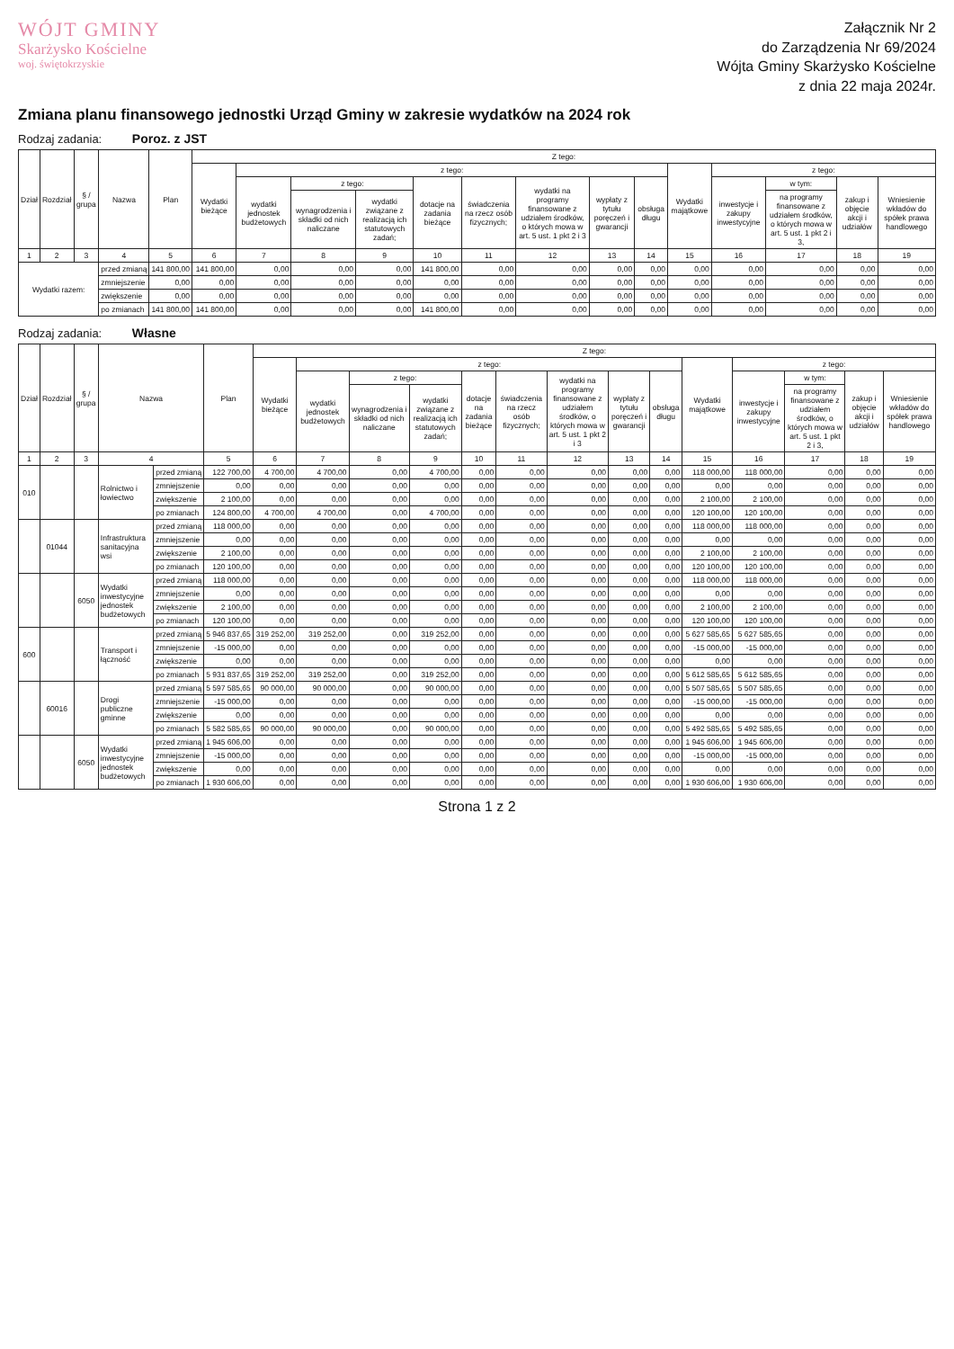WÓJT GMINY
Skarżysko Kościelne
woj. świętokrzyskie
Załącznik Nr 2
do Zarządzenia Nr 69/2024
Wójta Gminy Skarżysko Kościelne
z dnia 22 maja 2024r.
Zmiana planu finansowego jednostki Urząd Gminy w zakresie wydatków na 2024 rok
Rodzaj zadania: Poroz. z JST
| Dział | Rozdział | § / grupa | Nazwa | | Plan | Z tego: | | | | | | | | | | | | | |
| --- | --- | --- | --- | --- | --- | --- | --- | --- | --- | --- | --- | --- | --- | --- | --- | --- | --- | --- | --- |
| | | | | | | Wydatki bieżące | z tego: | | | | | | | | Wydatki majątkowe | z tego: | | | |
| | | | | | | | wydatki jednostek budżetowych | z tego: | | dotacje na zadania bieżące | świadczenia na rzecz osób fizycznych; | wydatki na programy finansowane z udziałem środków, o których mowa w art. 5 ust. 1 pkt 2 i 3 | wypłaty z tytułu poręczeń i gwarancji | obsługa długu | | inwestycje i zakupy inwestycyjne | w tym: | zakup i objęcie akcji i udziałów | Wniesienie wkładów do spółek prawa handlowego |
| | | | | | | | | wynagrodzenia i składki od nich naliczane | wydatki związane z realizacją ich statutowych zadań; | | | | | | | | na programy finansowane z udziałem środków, o których mowa w art. 5 ust. 1 pkt 2 i 3, | | |
| 1 | 2 | 3 | 4 | | 5 | 6 | 7 | 8 | 9 | 10 | 11 | 12 | 13 | 14 | 15 | 16 | 17 | 18 | 19 |
| Wydatki razem: | | | | przed zmianą | 141 800,00 | 141 800,00 | 0,00 | 0,00 | 0,00 | 141 800,00 | 0,00 | 0,00 | 0,00 | 0,00 | 0,00 | 0,00 | 0,00 | 0,00 | 0,00 |
| | | | | zmniejszenie | 0,00 | 0,00 | 0,00 | 0,00 | 0,00 | 0,00 | 0,00 | 0,00 | 0,00 | 0,00 | 0,00 | 0,00 | 0,00 | 0,00 | 0,00 |
| | | | | zwiększenie | 0,00 | 0,00 | 0,00 | 0,00 | 0,00 | 0,00 | 0,00 | 0,00 | 0,00 | 0,00 | 0,00 | 0,00 | 0,00 | 0,00 | 0,00 |
| | | | | po zmianach | 141 800,00 | 141 800,00 | 0,00 | 0,00 | 0,00 | 141 800,00 | 0,00 | 0,00 | 0,00 | 0,00 | 0,00 | 0,00 | 0,00 | 0,00 | 0,00 |
Rodzaj zadania: Własne
| Dział | Rozdział | § / grupa | Nazwa | | Plan | Z tego: | | | | | | | | | | | | | |
| --- | --- | --- | --- | --- | --- | --- | --- | --- | --- | --- | --- | --- | --- | --- | --- | --- | --- | --- | --- |
| | | | | | | Wydatki bieżące | z tego: | | | | | | | | Wydatki majątkowe | z tego: | | | |
| | | | | | | | wydatki jednostek budżetowych | z tego: | | dotacje na zadania bieżące | świadczenia na rzecz osób fizycznych; | wydatki na programy finansowane z udziałem środków, o których mowa w art. 5 ust. 1 pkt 2 i 3 | wypłaty z tytułu poręczeń i gwarancji | obsługa długu | | inwestycje i zakupy inwestycyjne | w tym: | zakup i objęcie akcji i udziałów | Wniesienie wkładów do spółek prawa handlowego |
| | | | | | | | | wynagrodzenia i składki od nich naliczane | wydatki związane z realizacją ich statutowych zadań; | | | | | | | | na programy finansowane z udziałem środków, o których mowa w art. 5 ust. 1 pkt 2 i 3, | | |
| 1 | 2 | 3 | 4 | | 5 | 6 | 7 | 8 | 9 | 10 | 11 | 12 | 13 | 14 | 15 | 16 | 17 | 18 | 19 |
| 010 | | | Rolnictwo i łowiectwo | przed zmianą | 122 700,00 | 4 700,00 | 4 700,00 | 0,00 | 4 700,00 | 0,00 | 0,00 | 0,00 | 0,00 | 0,00 | 118 000,00 | 118 000,00 | 0,00 | 0,00 | 0,00 |
| | | | | zmniejszenie | 0,00 | 0,00 | 0,00 | 0,00 | 0,00 | 0,00 | 0,00 | 0,00 | 0,00 | 0,00 | 0,00 | 0,00 | 0,00 | 0,00 | 0,00 |
| | | | | zwiększenie | 2 100,00 | 0,00 | 0,00 | 0,00 | 0,00 | 0,00 | 0,00 | 0,00 | 0,00 | 0,00 | 2 100,00 | 2 100,00 | 0,00 | 0,00 | 0,00 |
| | | | | po zmianach | 124 800,00 | 4 700,00 | 4 700,00 | 0,00 | 4 700,00 | 0,00 | 0,00 | 0,00 | 0,00 | 0,00 | 120 100,00 | 120 100,00 | 0,00 | 0,00 | 0,00 |
| | 01044 | | Infrastruktura sanitacyjna wsi | przed zmianą | 118 000,00 | 0,00 | 0,00 | 0,00 | 0,00 | 0,00 | 0,00 | 0,00 | 0,00 | 0,00 | 118 000,00 | 118 000,00 | 0,00 | 0,00 | 0,00 |
| | | | | zmniejszenie | 0,00 | 0,00 | 0,00 | 0,00 | 0,00 | 0,00 | 0,00 | 0,00 | 0,00 | 0,00 | 0,00 | 0,00 | 0,00 | 0,00 | 0,00 |
| | | | | zwiększenie | 2 100,00 | 0,00 | 0,00 | 0,00 | 0,00 | 0,00 | 0,00 | 0,00 | 0,00 | 0,00 | 2 100,00 | 2 100,00 | 0,00 | 0,00 | 0,00 |
| | | | | po zmianach | 120 100,00 | 0,00 | 0,00 | 0,00 | 0,00 | 0,00 | 0,00 | 0,00 | 0,00 | 0,00 | 120 100,00 | 120 100,00 | 0,00 | 0,00 | 0,00 |
| | | 6050 | Wydatki inwestycyjne jednostek budżetowych | przed zmianą | 118 000,00 | 0,00 | 0,00 | 0,00 | 0,00 | 0,00 | 0,00 | 0,00 | 0,00 | 0,00 | 118 000,00 | 118 000,00 | 0,00 | 0,00 | 0,00 |
| | | | | zmniejszenie | 0,00 | 0,00 | 0,00 | 0,00 | 0,00 | 0,00 | 0,00 | 0,00 | 0,00 | 0,00 | 0,00 | 0,00 | 0,00 | 0,00 | 0,00 |
| | | | | zwiększenie | 2 100,00 | 0,00 | 0,00 | 0,00 | 0,00 | 0,00 | 0,00 | 0,00 | 0,00 | 0,00 | 2 100,00 | 2 100,00 | 0,00 | 0,00 | 0,00 |
| | | | | po zmianach | 120 100,00 | 0,00 | 0,00 | 0,00 | 0,00 | 0,00 | 0,00 | 0,00 | 0,00 | 0,00 | 120 100,00 | 120 100,00 | 0,00 | 0,00 | 0,00 |
| 600 | | | Transport i łączność | przed zmianą | 5 946 837,65 | 319 252,00 | 319 252,00 | 0,00 | 319 252,00 | 0,00 | 0,00 | 0,00 | 0,00 | 0,00 | 5 627 585,65 | 5 627 585,65 | 0,00 | 0,00 | 0,00 |
| | | | | zmniejszenie | -15 000,00 | 0,00 | 0,00 | 0,00 | 0,00 | 0,00 | 0,00 | 0,00 | 0,00 | 0,00 | -15 000,00 | -15 000,00 | 0,00 | 0,00 | 0,00 |
| | | | | zwiększenie | 0,00 | 0,00 | 0,00 | 0,00 | 0,00 | 0,00 | 0,00 | 0,00 | 0,00 | 0,00 | 0,00 | 0,00 | 0,00 | 0,00 | 0,00 |
| | | | | po zmianach | 5 931 837,65 | 319 252,00 | 319 252,00 | 0,00 | 319 252,00 | 0,00 | 0,00 | 0,00 | 0,00 | 0,00 | 5 612 585,65 | 5 612 585,65 | 0,00 | 0,00 | 0,00 |
| | 60016 | | Drogi publiczne gminne | przed zmianą | 5 597 585,65 | 90 000,00 | 90 000,00 | 0,00 | 90 000,00 | 0,00 | 0,00 | 0,00 | 0,00 | 0,00 | 5 507 585,65 | 5 507 585,65 | 0,00 | 0,00 | 0,00 |
| | | | | zmniejszenie | -15 000,00 | 0,00 | 0,00 | 0,00 | 0,00 | 0,00 | 0,00 | 0,00 | 0,00 | 0,00 | -15 000,00 | -15 000,00 | 0,00 | 0,00 | 0,00 |
| | | | | zwiększenie | 0,00 | 0,00 | 0,00 | 0,00 | 0,00 | 0,00 | 0,00 | 0,00 | 0,00 | 0,00 | 0,00 | 0,00 | 0,00 | 0,00 | 0,00 |
| | | | | po zmianach | 5 582 585,65 | 90 000,00 | 90 000,00 | 0,00 | 90 000,00 | 0,00 | 0,00 | 0,00 | 0,00 | 0,00 | 5 492 585,65 | 5 492 585,65 | 0,00 | 0,00 | 0,00 |
| | | 6050 | Wydatki inwestycyjne jednostek budżetowych | przed zmianą | 1 945 606,00 | 0,00 | 0,00 | 0,00 | 0,00 | 0,00 | 0,00 | 0,00 | 0,00 | 0,00 | 1 945 606,00 | 1 945 606,00 | 0,00 | 0,00 | 0,00 |
| | | | | zmniejszenie | -15 000,00 | 0,00 | 0,00 | 0,00 | 0,00 | 0,00 | 0,00 | 0,00 | 0,00 | 0,00 | -15 000,00 | -15 000,00 | 0,00 | 0,00 | 0,00 |
| | | | | zwiększenie | 0,00 | 0,00 | 0,00 | 0,00 | 0,00 | 0,00 | 0,00 | 0,00 | 0,00 | 0,00 | 0,00 | 0,00 | 0,00 | 0,00 | 0,00 |
| | | | | po zmianach | 1 930 606,00 | 0,00 | 0,00 | 0,00 | 0,00 | 0,00 | 0,00 | 0,00 | 0,00 | 0,00 | 1 930 606,00 | 1 930 606,00 | 0,00 | 0,00 | 0,00 |
Strona 1 z 2